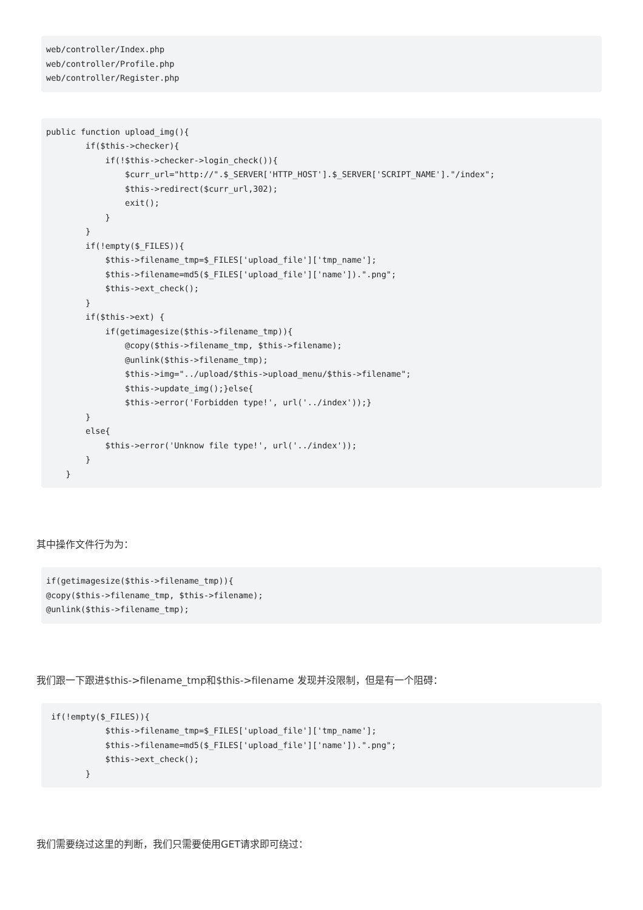web/controller/Index.php
web/controller/Profile.php
web/controller/Register.php
public function upload_img(){
        if($this->checker){
            if(!$this->checker->login_check()){
                $curr_url="http://".$_SERVER['HTTP_HOST'].$_SERVER['SCRIPT_NAME']."/index";
                $this->redirect($curr_url,302);
                exit();
            }
        }
        if(!empty($_FILES)){
            $this->filename_tmp=$_FILES['upload_file']['tmp_name'];
            $this->filename=md5($_FILES['upload_file']['name']).".png";
            $this->ext_check();
        }
        if($this->ext) {
            if(getimagesize($this->filename_tmp)){
                @copy($this->filename_tmp, $this->filename);
                @unlink($this->filename_tmp);
                $this->img="../upload/$this->upload_menu/$this->filename";
                $this->update_img();}else{
                $this->error('Forbidden type!', url('../index'));}
        }
        else{
            $this->error('Unknow file type!', url('../index'));
        }
    }
其中操作文件行为为：
if(getimagesize($this->filename_tmp)){
@copy($this->filename_tmp, $this->filename);
@unlink($this->filename_tmp);
我们跟一下跟进$this->filename_tmp和$this->filename 发现并没限制，但是有一个阻碍：
 if(!empty($_FILES)){
            $this->filename_tmp=$_FILES['upload_file']['tmp_name'];
            $this->filename=md5($_FILES['upload_file']['name']).".png";
            $this->ext_check();
        }
我们需要绕过这里的判断，我们只需要使用GET请求即可绕过：